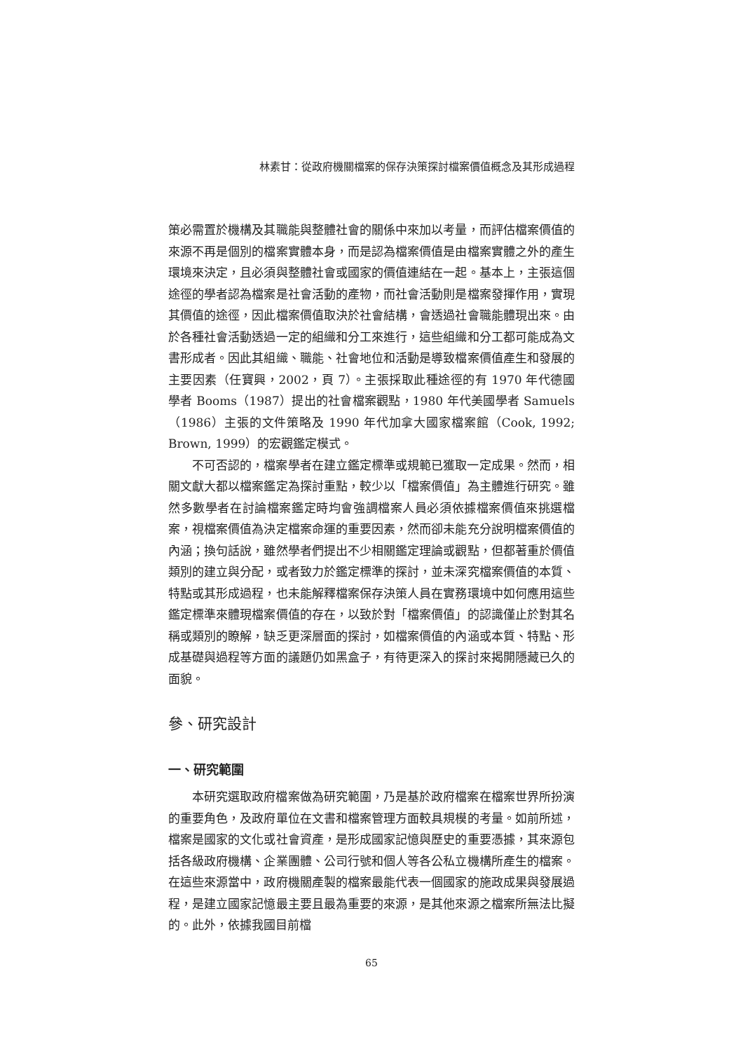林素甘：從政府機關檔案的保存決策探討檔案價值概念及其形成過程
策必需置於機構及其職能與整體社會的關係中來加以考量，而評估檔案價值的來源不再是個別的檔案實體本身，而是認為檔案價值是由檔案實體之外的產生環境來決定，且必須與整體社會或國家的價值連結在一起。基本上，主張這個途徑的學者認為檔案是社會活動的產物，而社會活動則是檔案發揮作用，實現其價值的途徑，因此檔案價值取決於社會結構，會透過社會職能體現出來。由於各種社會活動透過一定的組織和分工來進行，這些組織和分工都可能成為文書形成者。因此其組織、職能、社會地位和活動是導致檔案價值產生和發展的主要因素（任寶興，2002，頁 7）。主張採取此種途徑的有 1970 年代德國學者 Booms（1987）提出的社會檔案觀點，1980 年代美國學者 Samuels（1986）主張的文件策略及 1990 年代加拿大國家檔案館（Cook, 1992; Brown, 1999）的宏觀鑑定模式。
不可否認的，檔案學者在建立鑑定標準或規範已獲取一定成果。然而，相關文獻大都以檔案鑑定為探討重點，較少以「檔案價值」為主體進行研究。雖然多數學者在討論檔案鑑定時均會強調檔案人員必須依據檔案價值來挑選檔案，視檔案價值為決定檔案命運的重要因素，然而卻未能充分說明檔案價值的內涵；換句話說，雖然學者們提出不少相關鑑定理論或觀點，但都著重於價值類別的建立與分配，或者致力於鑑定標準的探討，並未深究檔案價值的本質、特點或其形成過程，也未能解釋檔案保存決策人員在實務環境中如何應用這些鑑定標準來體現檔案價值的存在，以致於對「檔案價值」的認識僅止於對其名稱或類別的瞭解，缺乏更深層面的探討，如檔案價值的內涵或本質、特點、形成基礎與過程等方面的議題仍如黑盒子，有待更深入的探討來揭開隱藏已久的面貌。
參、研究設計
一、研究範圍
本研究選取政府檔案做為研究範圍，乃是基於政府檔案在檔案世界所扮演的重要角色，及政府單位在文書和檔案管理方面較具規模的考量。如前所述，檔案是國家的文化或社會資產，是形成國家記憶與歷史的重要憑據，其來源包括各級政府機構、企業團體、公司行號和個人等各公私立機構所產生的檔案。在這些來源當中，政府機關產製的檔案最能代表一個國家的施政成果與發展過程，是建立國家記憶最主要且最為重要的來源，是其他來源之檔案所無法比擬的。此外，依據我國目前檔
65